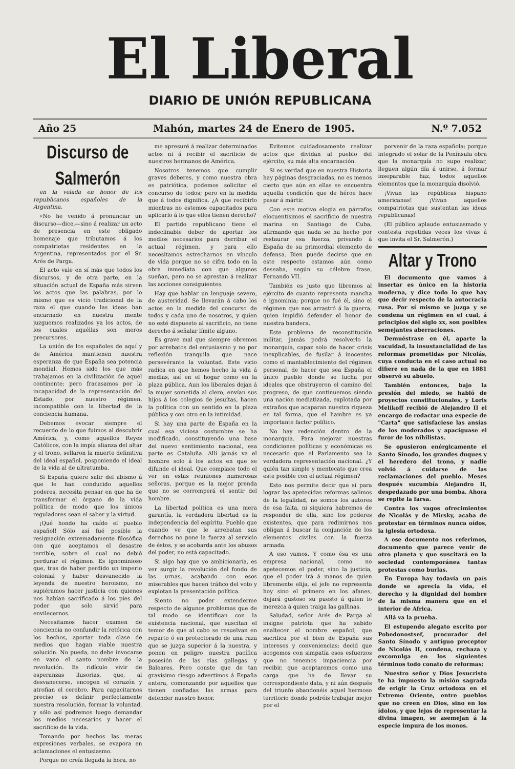El Liberal
DIARIO DE UNIÓN REPUBLICANA
Año 25 Mahón, martes 24 de Enero de 1905. N.º 7.052
Discurso de Salmerón
en la velada en honor de los republicanos españoles de la Argentina.
«No he venido á pronunciar un discurso—dice,—sino á realizar un acto de presencia en este obligado homenaje que tributamos á los compatriotas residentes en la Argentina, representados por el Sr. Arés de Parga.
El acto vale en sí más que todos los discursos, y de otra parte, en la situación actual de España más sirven los actos que las palabras, por lo mismo que es vicio tradicional de la raza el que cuando las ideas han encarnado en nuestra mente juzguemos realizados ya los actos, de los cuales aquéllas son meros precursores.
La unión de los españoles de aquí y de América mantienen nuestra esperanza de que España sea potencia mondial. Hemos sido los que más trabajamos en la civilización de aquel continente; pero fracasamos por la incapacidad de la representación del Estado, por nuestro régimen, incompatible con la libertad de la conciencia humana.
Debemos evocar siempre el recuerdo de lo que fuimos al descubrir América, y, como aquellos Reyes Católicos, con la impía alianza del altar y el trono, sellaron la muerte definitiva del ideal español, posponiendo el ideal de la vida al de ultratumba.
Si España quiere salir del abismo á que le han conducido aquellos poderes, necesita pensar en que ha de transformar el órgano de la vida política de modo que los únicos reguladores sean el saber y la virtud.
¡Qué hondo ha caído el pueblo español! Sólo así fué posible la resignación extremadamente filosófica con que aceptamos el desastre terrible, sobre el cual no debió perdurar el régimen. Es ignominioso que, tras de haber perdido un imperio colonial y haber desvanecido la leyenda de nuestro heroismo, no supiéramos hacer justicia con quienes nos habían sacrificado á los pies del poder que solo sirvió para envilecernos.
Necesitamos hacer examen de conciencia no confundir la retórica con los hechos, aportar toda clase de medios que hagan viable nuestra solución. No pueda, no debe invocarse en vano el santo nombre de la revolución. Es ridículo vivir de esperanzas ilusorias, que, al desvanecerse, encogen el corazón y atrofian el cerebro. Para capacitarnos preciso es definir perfectamente nuestra resolución, formar la voluntad, y sólo así podremos luego demandar los medios necesarios y hacer el sacrificio de la vida.
Tomando por hechos las meras expresiones verbales, se evapora en aclamaciones el entusiasmo.
Porque no creía llegada la hora, no
me apresuré á realizar determinados actos ni á recibir el sacrificio de nuestros hermanos de América.
Nosotros tenemos que cumplir graves deberes, y como nuestra obra es patriótica, podemos solicitar el concurso de todos; pero en la medida que á todos dignifica. ¿A que recibirlo mientras no estemos capacitados para aplicarlo á lo que ellos tienen derecho?
El partido republicano tiene el indeclinable deber de aportar los medios necesarios para derribar el actual régimen, y para ello necesitamos estrecharnos en vínculo de vida porque no se cifra todo en la obra inmediata con que algunos sueñan, pero no se aprestan á realizar las acciones consiguientes.
Hay que hablar un lenguaje severo, de austeridad. Se llevarán á cabo los actos en la medida del concurso de todos y cada uno de nosotros, y quien no esté dispuesto al sacrificio, no tiene derecho á señalar límite alguno.
Es grave mal que siempre obremos por arrebatos del entusiasmo y no por reflexión tranquila que nace persevérante la voluntad. Este vicio radica en que hemos hecho la vida á medias, así en el hogar como en la plaza pública. Aun los liberales dejan á la mujer sometida al clero, envían sus hijos á los colegios de jesuítas, hacen la política con un sentido en la plaza pública y con otro en la intimidad.
Si hay una parte de España en la cual esa viciosa costumbre se ha modificado, constituyendo una base del nuevo sentimiento nacional, esa parte es Cataluña. Allí jamás va el hombre solo á los actos en que se difunde el ideal. Que complace todo el ver en estas reuniones numerosas señoras, porque es la mejor prenda que no se corromperá el sentir del hombre.
La libertad política es una mera garantía, la verdadera libertad es la independencia del espíritu. Pueblo que cuando ve que le arrebatan sus derechos no pone la fuerza al servicio de éstos, y se acobarda ante los abusos del poder, no está capacitado.
Si algo hay que yo ambicionaría, es ver surgir la revolución del fondo de las urnas, acabando con esos miserables que hacen tráfico del voto y explotan la presentación política.
Siento no poder extenderme respecto de algunos problemas que de tal modo se identifican con la existencia nacional, que suscitan el temor de que al cabo se resuelvan en reparto ó en protectorado de una raza que se juzga superior á la nuestra, y ponen en peligro nuestra pacífica posesión de las rías gallegas y Baleares. Pero conste que de tan gravísimo riesgo advertimos á España entera, comenzando por aquellos que tienen confiadas las armas para defender nuestro honor.
Evitemos cuidadosamente realizar actos que dividan al pueblo del ejército, su más alta encarnación.
Si es verdad que en nuestra Historia hay páginas desgraciadas, no es menos cierto que aún en ellas se encuentra aquella condición que de héroe hace pasar á mártir.
Con este motivo elogia en párrafos elocuentísimos el sacrificio de nuestra marina en Santiago de Cuba, afirmando que nada se ha hecho por restaurar esa fuerza, privando á España de su primordial elemento de defensa. Bien puede decirse que en este respecto estamos aún como deseaba, según su célebre frase, Fernando VII.
También es justo que libremos al ejército de cuanto representa mancha é ignominia; porque no fué él, sino el régimen que nos arrastró á la guerra, quien impidió defender el honor de nuestra bandera.
Este problema de reconstitución militar, jamás podrá resolverlo la monarquía, capaz solo de hacer crisis inexplicables, de fusilar á inocentes como el mantablecimiento del régimen personal, de hacer que sea España el único pueblo donde se lucha por ideales que obstruyeron el camino del progreso, de que continuemos siendo una nación mediatizada, explotada por extraños que acaparan nuestra riqueza en tal forma, que el hambre es ya importante factor político.
No hay redención dentro de la monarquía. Para mejorar nuestras condiciones políticas y económicas es necesario que el Parlamento sea la verdadera representación nacional. ¿Y quién tan simple y mentecato que crea este posible con el actual régimen?
Esto nos permite decir que si para lograr las apetecidas reformas salimos de la legalidad, no somos los autores de esa falta, ni siquiera habremos de responder de ella, sino los poderes existentes, que para redimirnos nos obligan á buscar la conjunción de los elementos civiles con la fuerza armada.
A eso vamos. Y como ésa es una empresa nacional, como no apetecemos el poder, sino la justicia, que el poder irá á manos de quien libremente elija, el jefe no representa hoy sino el primero en los afanes, dejará gustoso su puesto á quien lo merezca á quien traiga las gallinas.
Saludad, señor Arés de Parga al insigne patriota que ha sabido enaltecer el nombre español, que sacrifica por el bien de España sus intereses y conveniencias; decid que acogemos con simpatía esos esfuerzos que no tenemos impaciencia por recibir, que aceptaremos como una carga que ha de llevar su correspondiente data, y ni aún después del triunfo abandonéis aquel hermoso territorio donde podréis trabajar mejor por el
porvenir de la raza española; porque integrado el solar de la Península obra que la monarquía no supo realizar, lleguen algún día á unirse, á formar inseparable haz, todos aquellos elementos que la monarquía disolvió.
¡Vivan las repúblicas hispano americanas! ¡Vivan aquellos compatriotas que sustentan las ideas republicanas!
(El público aplaude entusiasmado y contesta repetidas veces los vivas á que invita el Sr. Salmerón.)
Altar y Trono
El documento que vamos á insertar es único en la historia moderna, y dice todo lo que hay que decir respecto de la autocracia rusa. Por sí mismo se juzga y se condena un régimen en el cual, á principios del siglo xx, son posibles semejantes aberraciones.
Demuéstrase en él, aparte la vacuidad, la insustancialidad de las reformas prometidas por Nicolás, cuya conducta en el caso actual no difiere en nada de la que en 1881 observó su abuelo.
También entonces, bajo la presión del miedo, se habló de proyectos constitucionales, y Loris Melikoff recibió de Alejandro II el encargo de redactar una especie de "Carta" que satisfaciese las ansias de los moderados y apaciguase el furor de los nihilistas.
Se opusieron enérgicamente el Santo Sínodo, los grandes duques y el heredero del trono, y nadie volvió á cuidarse de las reclamaciones del pueblo. Meses después sucumbía Alejandro II, despedazado por una bomba. Ahora se repite la farsa.
Contra los vagos ofrecimientos de Nicolás y de Mirsky, acaba de protestar en términos nunca oídos, la iglesia ortodoxa.
A ese documento nos referimos, documento que parece venir de otro planeta y que suscitará en la sociedad contemporánea tantas protestas como burlas.
En Europa hay todavía un país donde se aprecia la vida, el derecho y la dignidad del hombre de la misma manera que en el interior de Africa.
Allá va la prueba.
El estupendo alegato escrito por Pobedonostsef, procurador del Santo Sínodo y antiguo preceptor de Nicolás II, condena, rechaza y excomulga en los siguientes términos todo conato de reformas:
Nuestro señor y Dios Jesucristo te ha impuesto la misión sagrada de erigir la Cruz ortodoxa en el Extremo Oriente, entre pueblos que no creen en Dios, sino en los ídolos, y que lejos de representar la divina imagen, se asemejan á la especie impura de los monos.